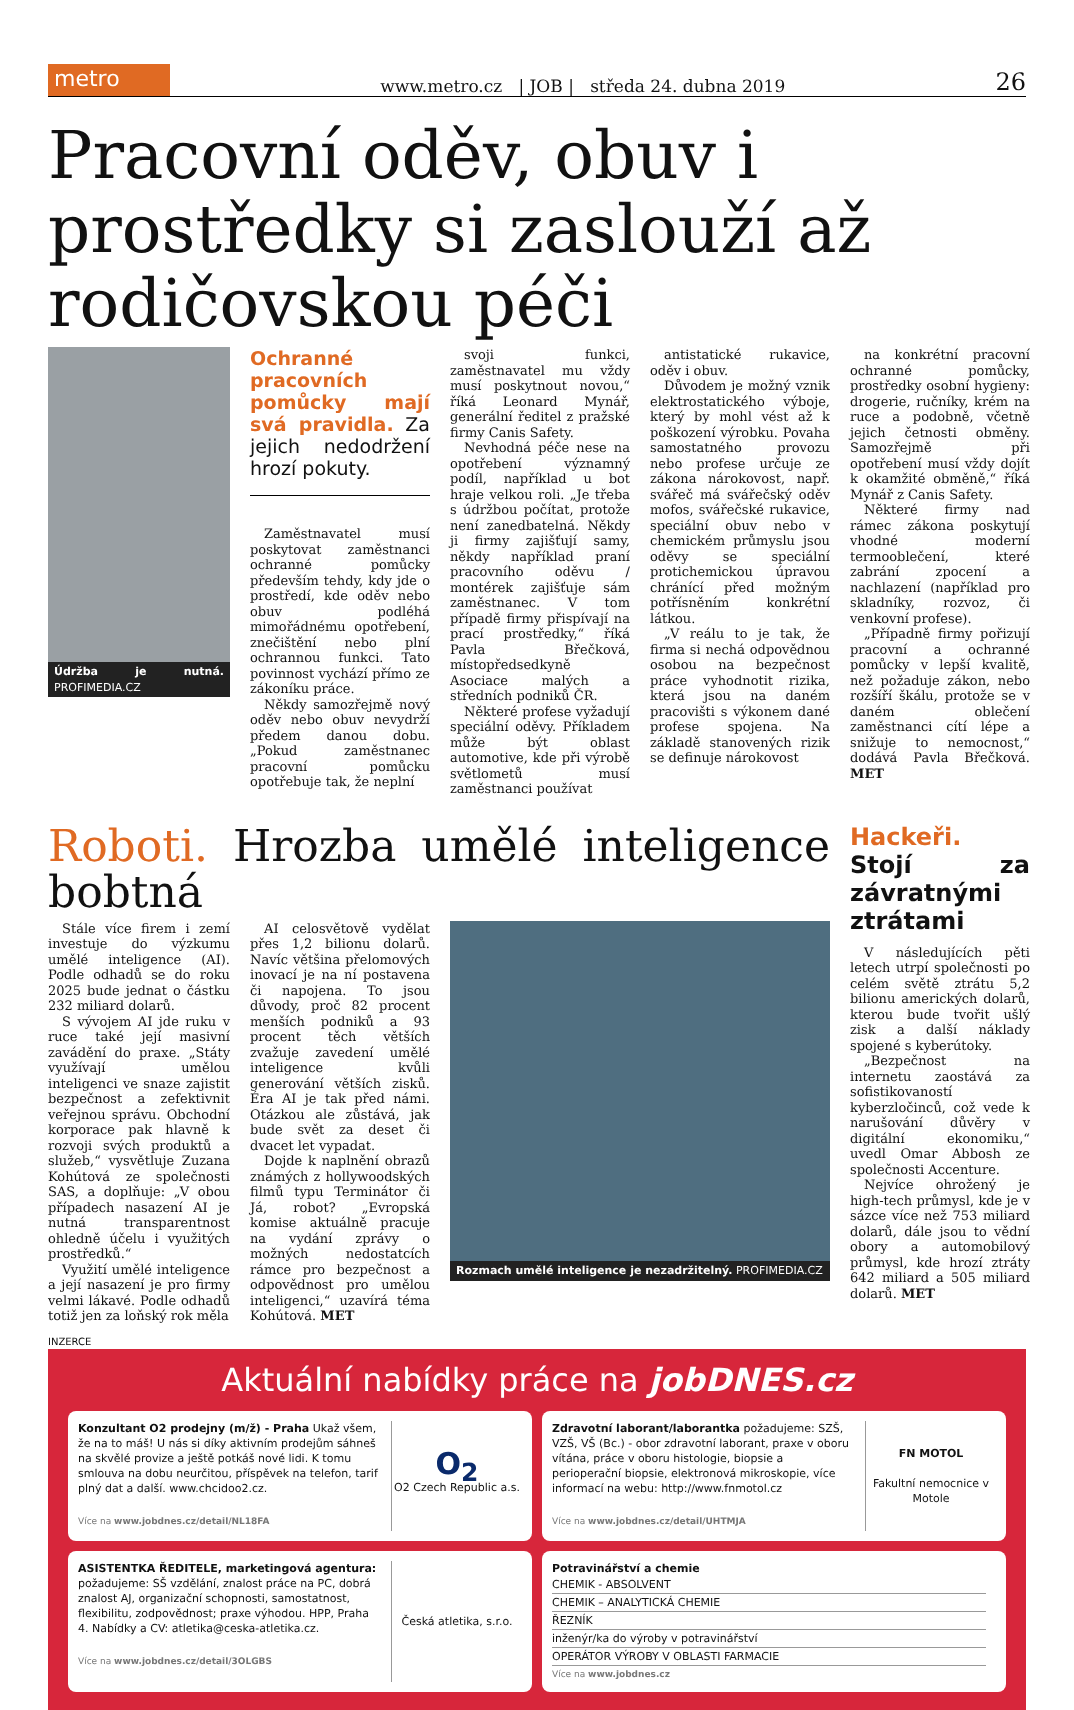metro
www.metro.cz | JOB | středa 24. dubna 2019 26
Pracovní oděv, obuv i prostředky si zaslouží až rodičovskou péči
Údržba je nutná. PROFIMEDIA.CZ
Ochranné pracovních pomůcky mají svá pravidla. Za jejich nedodržení hrozí pokuty.
Zaměstnavatel musí poskytovat zaměstnanci ochranné pomůcky především tehdy, kdy jde o prostředí, kde oděv nebo obuv podléhá mimořádnému opotřebení, znečištění nebo plní ochrannou funkci. Tato povinnost vychází přímo ze zákoníku práce.
Někdy samozřejmě nový oděv nebo obuv nevydrží předem danou dobu. „Pokud zaměstnanec pracovní pomůcku opotřebuje tak, že neplní
svoji funkci, zaměstnavatel mu vždy musí poskytnout novou,“ říká Leonard Mynář, generální ředitel z pražské firmy Canis Safety.
Nevhodná péče nese na opotřebení významný podíl, například u bot hraje velkou roli. „Je třeba s údržbou počítat, protože není zanedbatelná. Někdy ji firmy zajišťují samy, někdy například praní pracovního oděvu / montérek zajišťuje sám zaměstnanec. V tom případě firmy přispívají na prací prostředky,“ říká Pavla Břečková, místopředsedkyně Asociace malých a středních podniků ČR.
Některé profese vyžadují speciální oděvy. Příkladem může být oblast automotive, kde při výrobě světlometů musí zaměstnanci používat
antistatické rukavice, oděv i obuv.
Důvodem je možný vznik elektrostatického výboje, který by mohl vést až k poškození výrobku. Povaha samostatného provozu nebo profese určuje ze zákona nárokovost, např. svářeč má svářečský oděv mofos, svářečské rukavice, speciální obuv nebo v chemickém průmyslu jsou oděvy se speciální protichemickou úpravou chránící před možným potřísněním konkrétní látkou.
„V reálu to je tak, že firma si nechá odpovědnou osobou na bezpečnost práce vyhodnotit rizika, která jsou na daném pracovišti s výkonem dané profese spojena. Na základě stanovených rizik se definuje nárokovost
na konkrétní pracovní ochranné pomůcky, prostředky osobní hygieny: drogerie, ručníky, krém na ruce a podobně, včetně jejich četnosti obměny. Samozřejmě při opotřebení musí vždy dojít k okamžité obměně,“ říká Mynář z Canis Safety.
Některé firmy nad rámec zákona poskytují vhodné moderní termooblečení, které zabrání zpocení a nachlazení (například pro skladníky, rozvoz, či venkovní profese).
„Případně firmy pořizují pracovní a ochranné pomůcky v lepší kvalitě, než požaduje zákon, nebo rozšíří škálu, protože se v daném oblečení zaměstnanci cítí lépe a snižuje to nemocnost,“ dodává Pavla Břečková. MET
Roboti. Hrozba umělé inteligence bobtná
Stále více firem i zemí investuje do výzkumu umělé inteligence (AI). Podle odhadů se do roku 2025 bude jednat o částku 232 miliard dolarů.
S vývojem AI jde ruku v ruce také její masivní zavádění do praxe. „Státy využívají umělou inteligenci ve snaze zajistit bezpečnost a zefektivnit veřejnou správu. Obchodní korporace pak hlavně k rozvoji svých produktů a služeb,“ vysvětluje Zuzana Kohútová ze společnosti SAS, a doplňuje: „V obou případech nasazení AI je nutná transparentnost ohledně účelu i využitých prostředků.“
Využití umělé inteligence a její nasazení je pro firmy velmi lákavé. Podle odhadů totiž jen za loňský rok měla
AI celosvětově vydělat přes 1,2 bilionu dolarů. Navíc většina přelomových inovací je na ní postavena či napojena. To jsou důvody, proč 82 procent menších podniků a 93 procent těch větších zvažuje zavedení umělé inteligence kvůli generování větších zisků. Éra AI je tak před námi. Otázkou ale zůstává, jak bude svět za deset či dvacet let vypadat.
Dojde k naplnění obrazů známých z hollywoodských filmů typu Terminátor či Já, robot? „Evropská komise aktuálně pracuje na vydání zprávy o možných nedostatcích rámce pro bezpečnost a odpovědnost pro umělou inteligenci,“ uzavírá téma Kohútová. MET
Rozmach umělé inteligence je nezadržitelný. PROFIMEDIA.CZ
Hackeři. Stojí za závratnými ztrátami
V následujících pěti letech utrpí společnosti po celém světě ztrátu 5,2 bilionu amerických dolarů, kterou bude tvořit ušlý zisk a další náklady spojené s kyberútoky.
„Bezpečnost na internetu zaostává za sofistikovaností kyberzločinců, což vede k narušování důvěry v digitální ekonomiku,“ uvedl Omar Abbosh ze společnosti Accenture.
Nejvíce ohrožený je high-tech průmysl, kde je v sázce více než 753 miliard dolarů, dále jsou to vědní obory a automobilový průmysl, kde hrozí ztráty 642 miliard a 505 miliard dolarů. MET
INZERCE
Aktuální nabídky práce na jobDNES.cz
Konzultant O2 prodejny (m/ž) - Praha Ukaž všem, že na to máš! U nás si díky aktivním prodejům sáhneš na skvělé provize a ještě potkáš nové lidi. K tomu smlouva na dobu neurčitou, příspěvek na telefon, tarif plný dat a další. www.chcidoo2.cz.
Více na www.jobdnes.cz/detail/NL18FA
O<sub>2</sub>
O2 Czech Republic a.s.
Zdravotní laborant/laborantka požadujeme: SZŠ, VZŠ, VŠ (Bc.) - obor zdravotní laborant, praxe v oboru vítána, práce v oboru histologie, biopsie a perioperační biopsie, elektronová mikroskopie, více informací na webu: http://www.fnmotol.cz
Více na www.jobdnes.cz/detail/UHTMJA
FN MOTOL
Fakultní nemocnice v Motole
ASISTENTKA ŘEDITELE, marketingová agentura: požadujeme: SŠ vzdělání, znalost práce na PC, dobrá znalost AJ, organizační schopnosti, samostatnost, flexibilitu, zodpovědnost; praxe výhodou. HPP, Praha 4. Nabídky a CV: atletika@ceska-atletika.cz.
Více na www.jobdnes.cz/detail/3OLGBS
Česká atletika, s.r.o.
Potravinářství a chemie
CHEMIK - ABSOLVENT
CHEMIK – ANALYTICKÁ CHEMIE
ŘEZNÍK
inženýr/ka do výroby v potravinářství
OPERÁTOR VÝROBY V OBLASTI FARMACIE
Více na www.jobdnes.cz